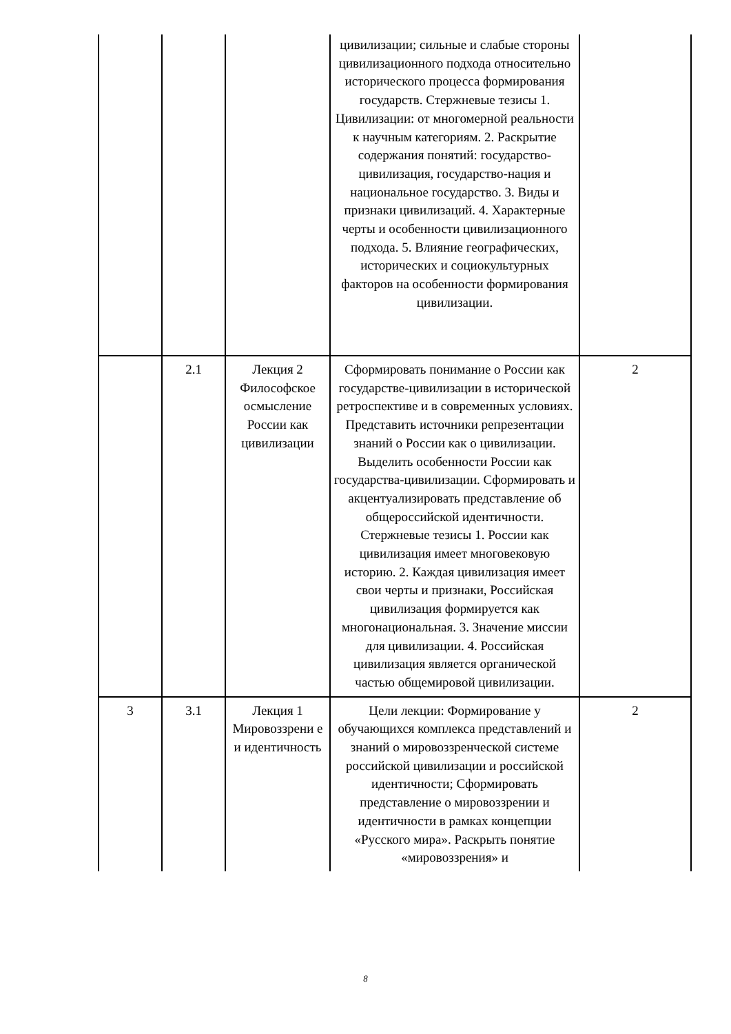| | | | цивилизации; сильные и слабые стороны цивилизационного подхода относительно исторического процесса формирования государств. Стержневые тезисы 1. Цивилизации: от многомерной реальности к научным категориям. 2. Раскрытие содержания понятий: государство-цивилизация, государство-нация и национальное государство. 3. Виды и признаки цивилизаций. 4. Характерные черты и особенности цивилизационного подхода. 5. Влияние географических, исторических и социокультурных факторов на особенности формирования цивилизации. | |
| | 2.1 | Лекция 2 Философское осмысление России как цивилизации | Сформировать понимание о России как государстве-цивилизации в исторической ретроспективе и в современных условиях. Представить источники репрезентации знаний о России как о цивилизации. Выделить особенности России как государства-цивилизации. Сформировать и акцентуализировать представление об общероссийской идентичности. Стержневые тезисы 1. России как цивилизация имеет многовековую историю. 2. Каждая цивилизация имеет свои черты и признаки, Российская цивилизация формируется как многонациональная. 3. Значение миссии для цивилизации. 4. Российская цивилизация является органической частью общемировой цивилизации. | 2 |
| 3 | 3.1 | Лекция 1 Мировоззрени е и идентичность | Цели лекции: Формирование у обучающихся комплекса представлений и знаний о мировоззренческой системе российской цивилизации и российской идентичности; Сформировать представление о мировоззрении и идентичности в рамках концепции «Русского мира». Раскрыть понятие «мировоззрения» и | 2 |
8